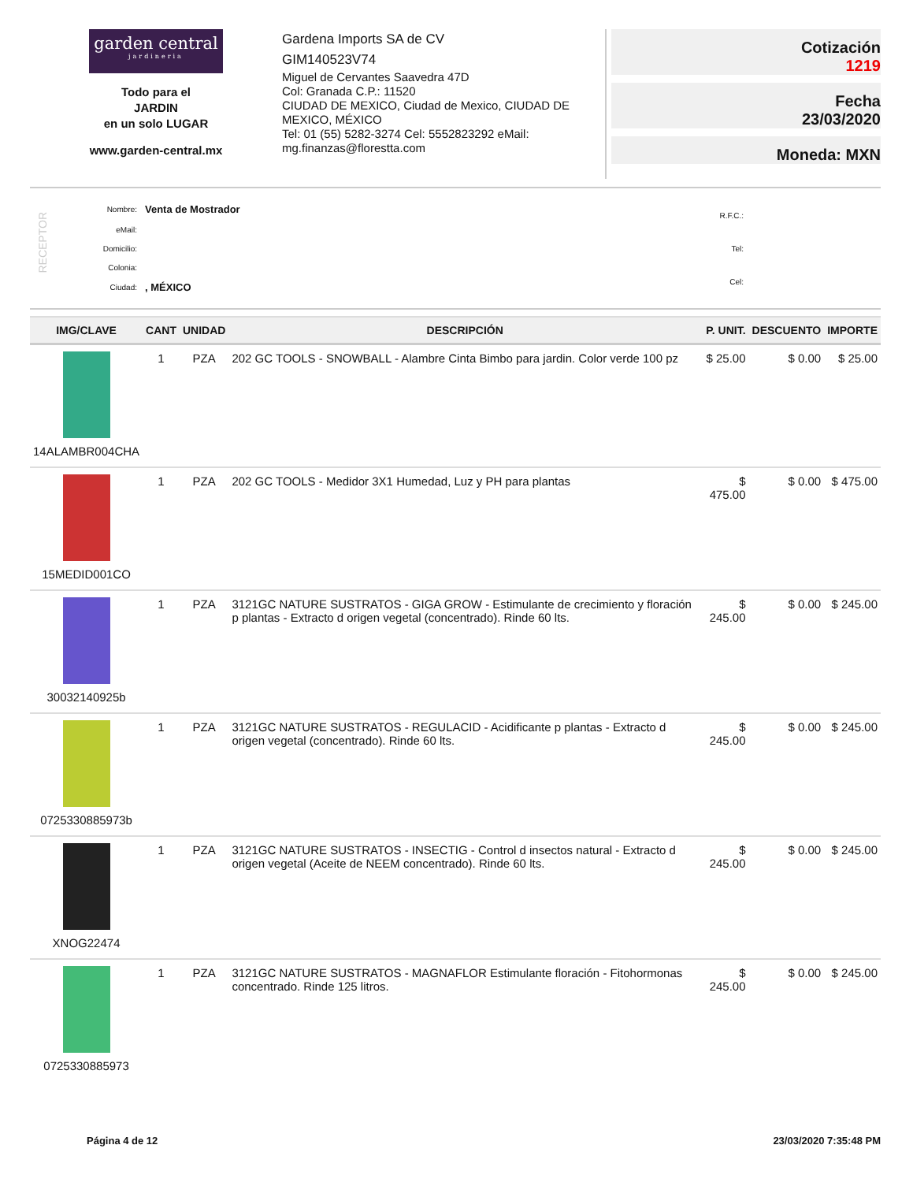garden central
jardineria
Todo para el
JARDIN
en un solo LUGAR
www.garden-central.mx
Gardena Imports SA de CV
GIM140523V74
Miguel de Cervantes Saavedra 47D
Col: Granada C.P.: 11520
CIUDAD DE MEXICO, Ciudad de Mexico, CIUDAD DE MEXICO, MÉXICO
Tel: 01 (55) 5282-3274 Cel: 5552823292 eMail: mg.finanzas@florestta.com
Cotización
1219
Fecha
23/03/2020
Moneda: MXN
RECEPTOR
| Nombre: | Venta de Mostrador |
| eMail: | |
| Domicilio: | |
| Colonia: | |
| Ciudad: | , MÉXICO |
| R.F.C.: |
| Tel: |
| Cel: |
| IMG/CLAVE | CANT | UNIDAD | DESCRIPCIÓN | P. UNIT. | DESCUENTO | IMPORTE |
| --- | --- | --- | --- | --- | --- | --- |
| 14ALAMBR004CHA | 1 | PZA | 202 GC TOOLS - SNOWBALL - Alambre Cinta Bimbo para jardin. Color verde 100 pz | $ 25.00 | $ 0.00 | $ 25.00 |
| 15MEDID001CO | 1 | PZA | 202 GC TOOLS - Medidor 3X1 Humedad, Luz y PH para plantas | $ 475.00 | $ 0.00 | $ 475.00 |
| 30032140925b | 1 | PZA | 3121GC NATURE SUSTRATOS - GIGA GROW - Estimulante de crecimiento y floración p plantas - Extracto d origen vegetal (concentrado). Rinde 60 lts. | $ 245.00 | $ 0.00 | $ 245.00 |
| 0725330885973b | 1 | PZA | 3121GC NATURE SUSTRATOS - REGULACID - Acidificante p plantas - Extracto d origen vegetal (concentrado). Rinde 60 lts. | $ 245.00 | $ 0.00 | $ 245.00 |
| XNOG22474 | 1 | PZA | 3121GC NATURE SUSTRATOS - INSECTIG - Control d insectos natural - Extracto d origen vegetal (Aceite de NEEM concentrado). Rinde 60 lts. | $ 245.00 | $ 0.00 | $ 245.00 |
| 0725330885973 | 1 | PZA | 3121GC NATURE SUSTRATOS - MAGNAFLOR Estimulante floración - Fitohormonas concentrado. Rinde 125 litros. | $ 245.00 | $ 0.00 | $ 245.00 |
Página 4 de 12 23/03/2020 7:35:48 PM